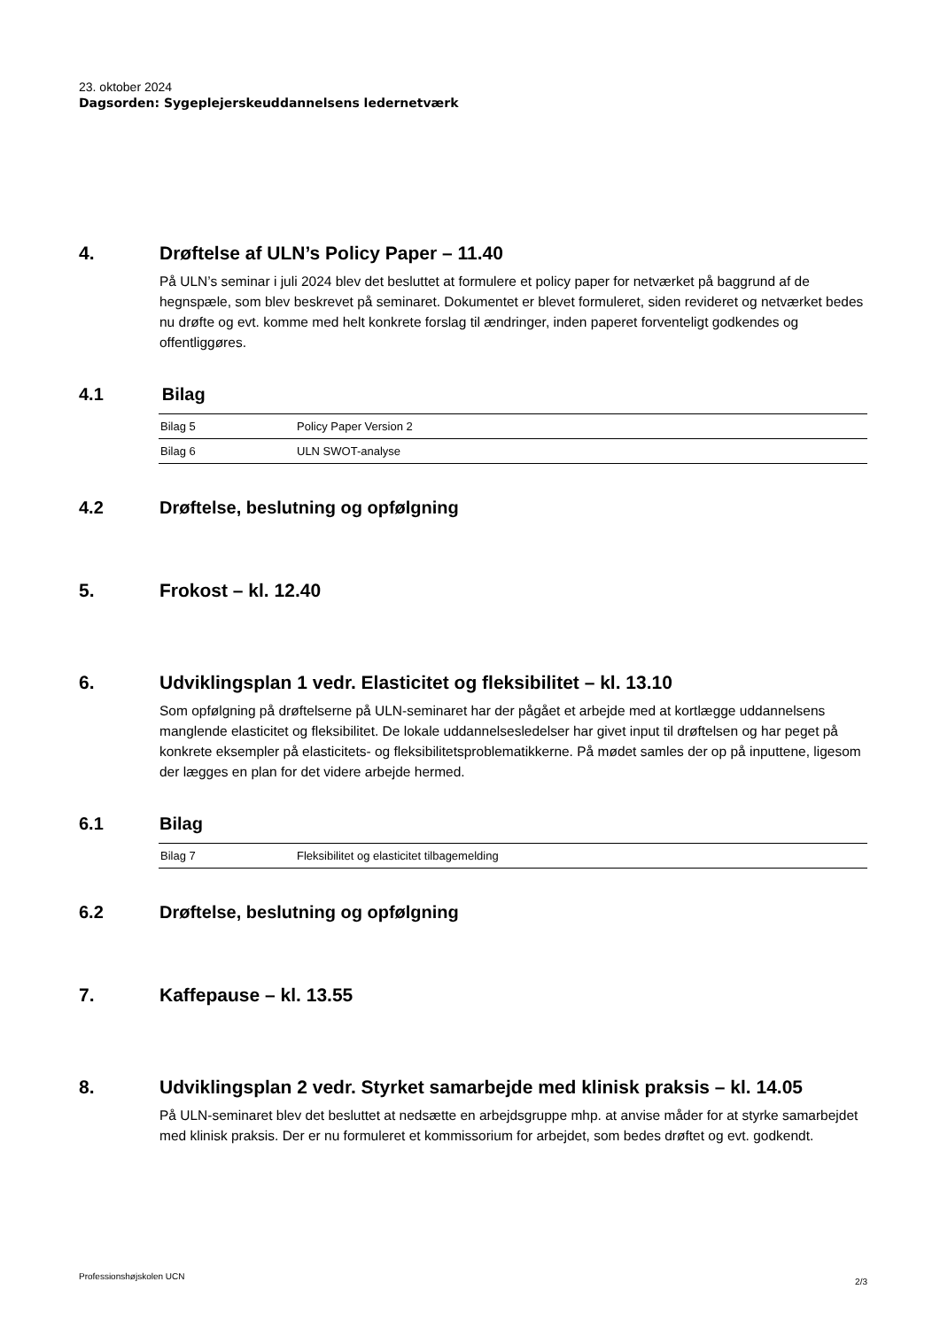23. oktober 2024
Dagsorden: Sygeplejerskeuddannelsens ledernetværk
4. Drøftelse af ULN’s Policy Paper – 11.40
På ULN’s seminar i juli 2024 blev det besluttet at formulere et policy paper for netværket på baggrund af de hegnspæle, som blev beskrevet på seminaret. Dokumentet er blevet formuleret, siden revideret og netværket bedes nu drøfte og evt. komme med helt konkrete forslag til ændringer, inden paperet forventeligt godkendes og offentliggøres.
4.1 Bilag
| Bilag 5 | Policy Paper Version 2 |
| Bilag 6 | ULN SWOT-analyse |
4.2 Drøftelse, beslutning og opfølgning
5. Frokost – kl. 12.40
6. Udviklingsplan 1 vedr. Elasticitet og fleksibilitet – kl. 13.10
Som opfølgning på drøftelserne på ULN-seminaret har der pågået et arbejde med at kortlægge uddannelsens manglende elasticitet og fleksibilitet. De lokale uddannelsesledelser har givet input til drøftelsen og har peget på konkrete eksempler på elasticitets- og fleksibilitetsproblematikkerne. På mødet samles der op på inputtene, ligesom der lægges en plan for det videre arbejde hermed.
6.1 Bilag
| Bilag 7 | Fleksibilitet og elasticitet tilbagemelding |
6.2 Drøftelse, beslutning og opfølgning
7. Kaffepause – kl. 13.55
8. Udviklingsplan 2 vedr. Styrket samarbejde med klinisk praksis – kl. 14.05
På ULN-seminaret blev det besluttet at nedsætte en arbejdsgruppe mhp. at anvise måder for at styrke samarbejdet med klinisk praksis. Der er nu formuleret et kommissorium for arbejdet, som bedes drøftet og evt. godkendt.
Professionshøjskolen UCN 2/3